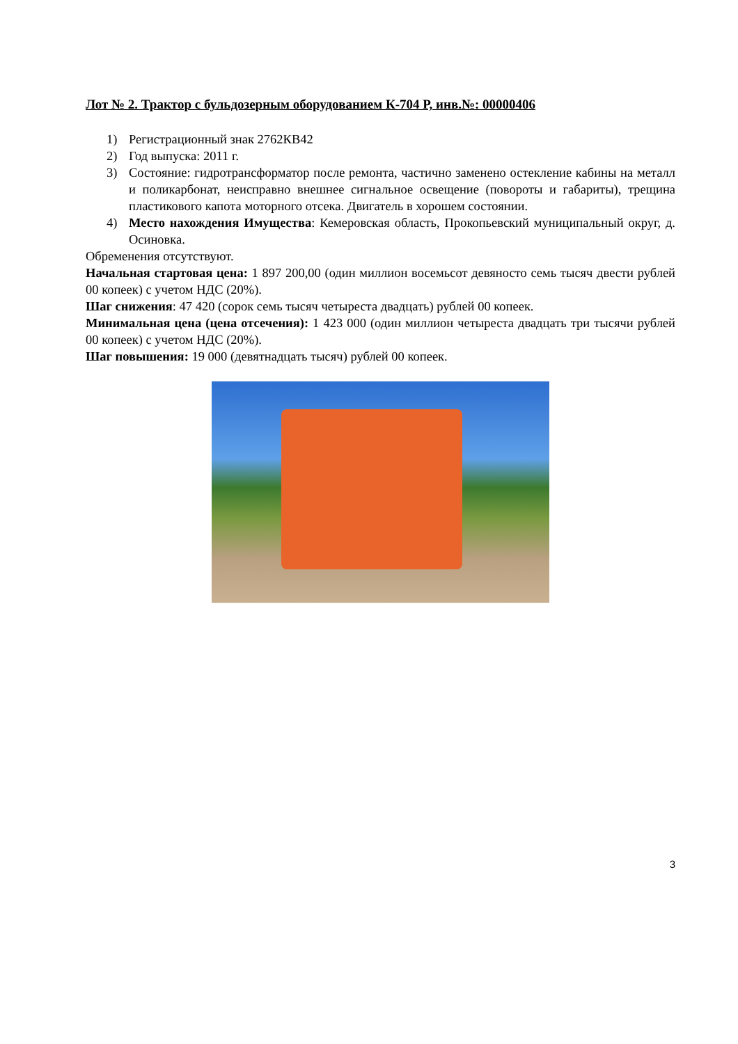Лот № 2. Трактор с бульдозерным оборудованием К-704 Р, инв.№: 00000406
1) Регистрационный знак 2762КВ42
2) Год выпуска: 2011 г.
3) Состояние: гидротрансформатор после ремонта, частично заменено остекление кабины на металл и поликарбонат, неисправно внешнее сигнальное освещение (повороты и габариты), трещина пластикового капота моторного отсека. Двигатель в хорошем состоянии.
4) Место нахождения Имущества: Кемеровская область, Прокопьевский муниципальный округ, д. Осиновка.
Обременения отсутствуют.
Начальная стартовая цена: 1 897 200,00 (один миллион восемьсот девяносто семь тысяч двести рублей 00 копеек) с учетом НДС (20%).
Шаг снижения: 47 420 (сорок семь тысяч четыреста двадцать) рублей 00 копеек.
Минимальная цена (цена отсечения): 1 423 000 (один миллион четыреста двадцать три тысячи рублей 00 копеек) с учетом НДС (20%).
Шаг повышения: 19 000 (девятнадцать тысяч) рублей 00 копеек.
3